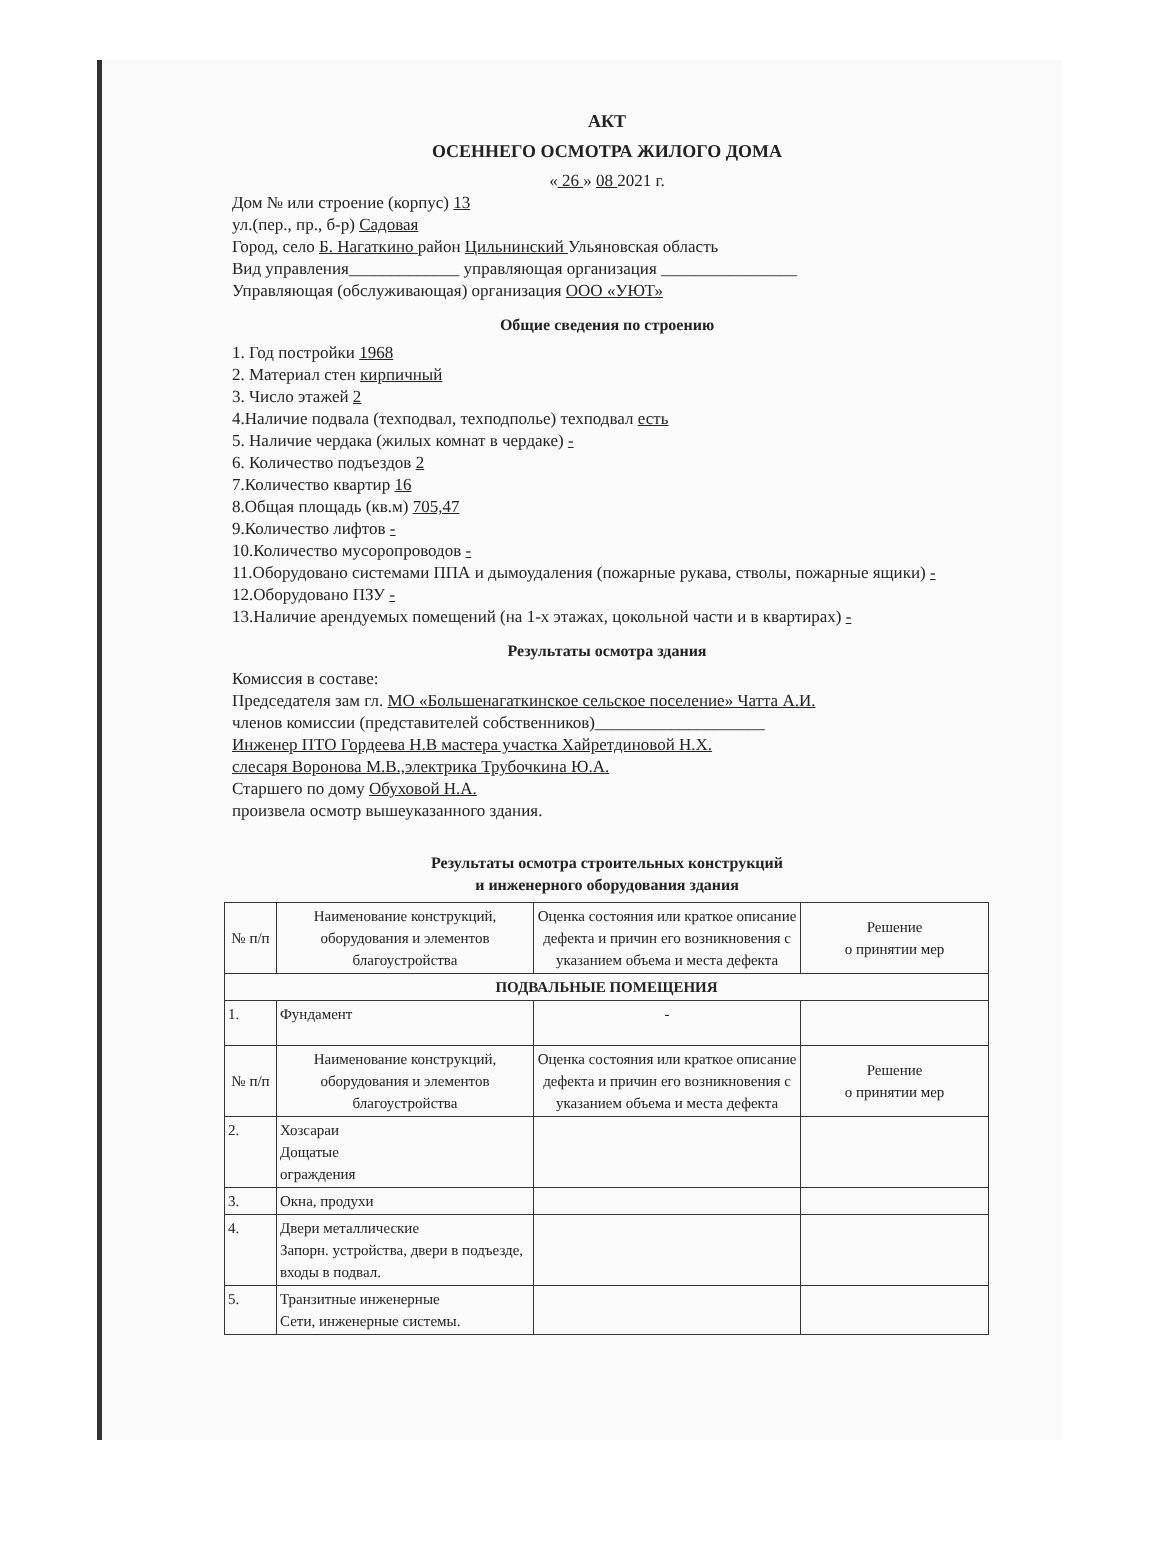АКТ
ОСЕННЕГО ОСМОТРА ЖИЛОГО ДОМА
« 26 » 08 2021 г.
Дом № или строение (корпус) 13
ул.(пер., пр., б-р) Садовая
Город, село Б. Нагаткино район Цильнинский Ульяновская область
Вид управления_____________ управляющая организация ________________
Управляющая (обслуживающая) организация ООО «УЮТ»
Общие сведения по строению
1. Год постройки 1968
2. Материал стен кирпичный
3. Число этажей 2
4.Наличие подвала (техподвал, техподполье) техподвал есть
5. Наличие чердака (жилых комнат в чердаке) -
6. Количество подъездов 2
7.Количество квартир 16
8.Общая площадь (кв.м) 705,47
9.Количество лифтов -
10.Количество мусоропроводов -
11.Оборудовано системами ППА и дымоудаления (пожарные рукава, стволы, пожарные ящики) -
12.Оборудовано ПЗУ -
13.Наличие арендуемых помещений (на 1-х этажах, цокольной части и в квартирах) -
Результаты осмотра здания
Комиссия в составе:
Председателя зам гл. МО «Большенагаткинское сельское поселение» Чатта А.И.
членов комиссии (представителей собственников)____________________
Инженер ПТО Гордеева Н.В мастера участка Хайретдиновой Н.Х.
слесаря Воронова М.В.,электрика Трубочкина Ю.А.
Старшего по дому Обуховой Н.А.
произвела осмотр вышеуказанного здания.
Результаты осмотра строительных конструкций
и инженерного оборудования здания
| № п/п | Наименование конструкций, оборудования и элементов благоустройства | Оценка состояния или краткое описание дефекта и причин его возникновения с указанием объема и места дефекта | Решение о принятии мер |
| --- | --- | --- | --- |
| ПОДВАЛЬНЫЕ ПОМЕЩЕНИЯ | | | |
| 1. | Фундамент | - | |
| № п/п | Наименование конструкций, оборудования и элементов благоустройства | Оценка состояния или краткое описание дефекта и причин его возникновения с указанием объема и места дефекта | Решение о принятии мер |
| 2. | Хозсараи Дощатые ограждения | | |
| 3. | Окна, продухи | | |
| 4. | Двери металлические Запорн. устройства, двери в подъезде, входы в подвал. | | |
| 5. | Транзитные инженерные Сети, инженерные системы. | | |